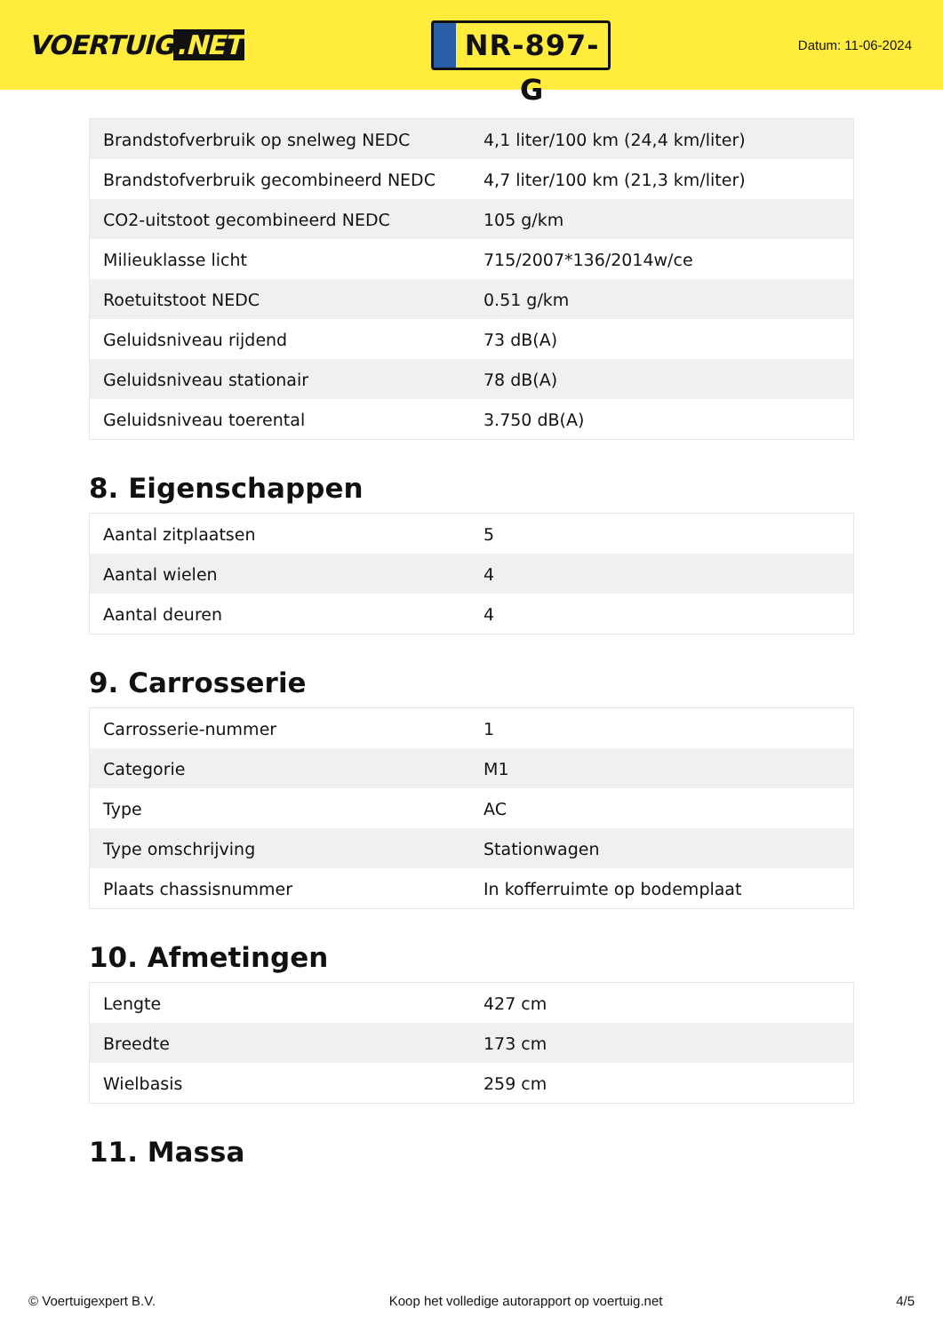VOERTUIG.NET
NR-897-G
Datum: 11-06-2024
| Brandstofverbruik op snelweg NEDC | 4,1 liter/100 km (24,4 km/liter) |
| Brandstofverbruik gecombineerd NEDC | 4,7 liter/100 km (21,3 km/liter) |
| CO2-uitstoot gecombineerd NEDC | 105 g/km |
| Milieuklasse licht | 715/2007*136/2014w/ce |
| Roetuitstoot NEDC | 0.51 g/km |
| Geluidsniveau rijdend | 73 dB(A) |
| Geluidsniveau stationair | 78 dB(A) |
| Geluidsniveau toerental | 3.750 dB(A) |
8. Eigenschappen
| Aantal zitplaatsen | 5 |
| Aantal wielen | 4 |
| Aantal deuren | 4 |
9. Carrosserie
| Carrosserie-nummer | 1 |
| Categorie | M1 |
| Type | AC |
| Type omschrijving | Stationwagen |
| Plaats chassisnummer | In kofferruimte op bodemplaat |
10. Afmetingen
| Lengte | 427 cm |
| Breedte | 173 cm |
| Wielbasis | 259 cm |
11. Massa
© Voertuigexpert B.V. Koop het volledige autorapport op voertuig.net 4/5